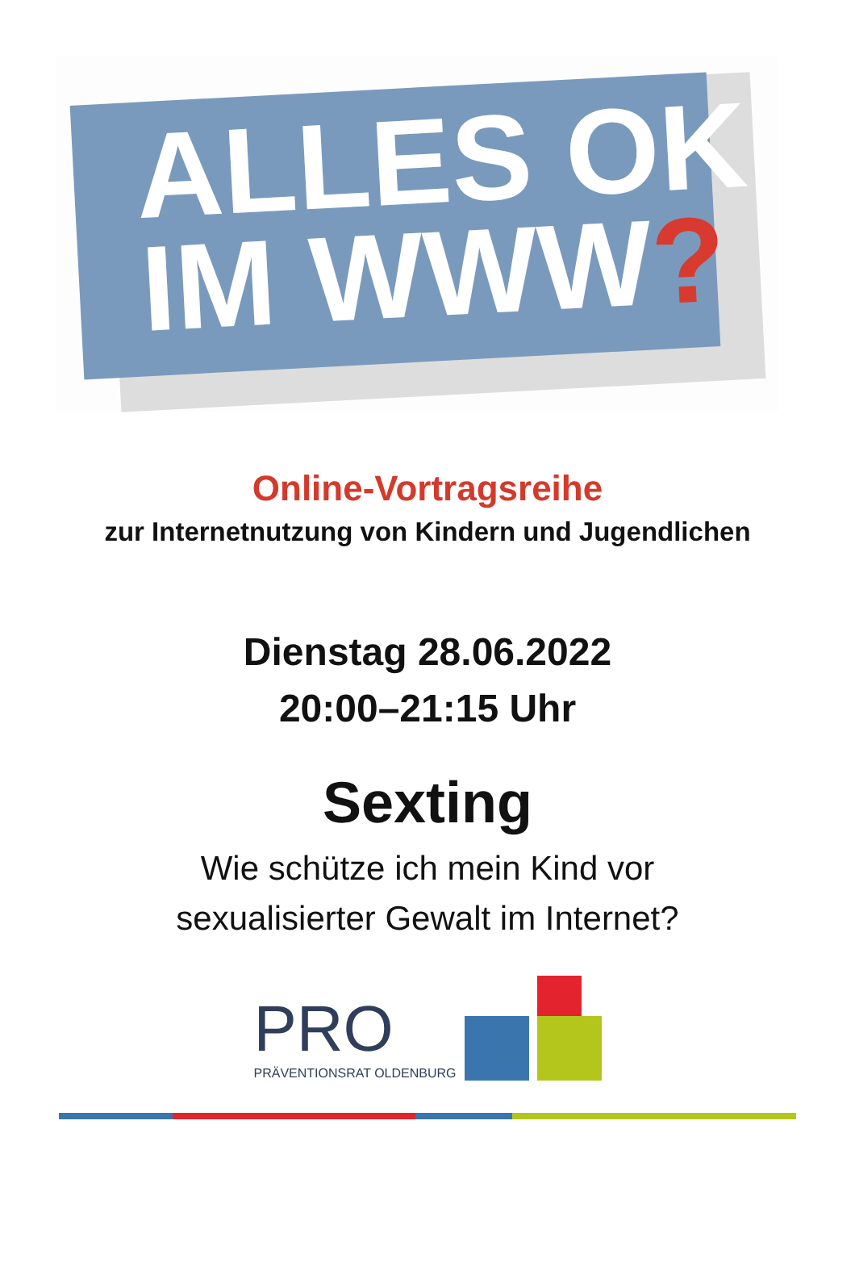ALLES OK
IM WWW?
Online-Vortragsreihe
zur Internetnutzung von Kindern und Jugendlichen
Dienstag 28.06.2022
20:00–21:15 Uhr
Sexting
Wie schütze ich mein Kind vor
sexualisierter Gewalt im Internet?
PRO
PRÄVENTIONSRAT OLDENBURG